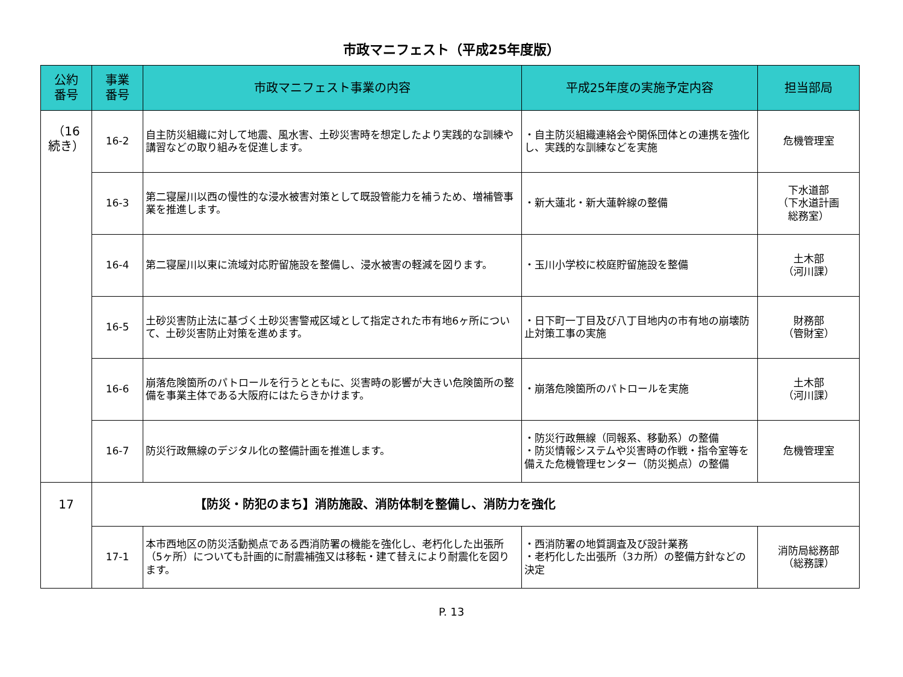市政マニフェスト（平成25年度版）
| 公約 番号 | 事業 番号 | 市政マニフェスト事業の内容 | 平成25年度の実施予定内容 | 担当部局 |
| --- | --- | --- | --- | --- |
| （16 続き） | 16-2 | 自主防災組織に対して地震、風水害、土砂災害時を想定したより実践的な訓練や講習などの取り組みを促進します。 | ・自主防災組織連絡会や関係団体との連携を強化し、実践的な訓練などを実施 | 危機管理室 |
| | 16-3 | 第二寝屋川以西の慢性的な浸水被害対策として既設管能力を補うため、増補管事業を推進します。 | ・新大蓮北・新大蓮幹線の整備 | 下水道部 （下水道計画 総務室） |
| | 16-4 | 第二寝屋川以東に流域対応貯留施設を整備し、浸水被害の軽減を図ります。 | ・玉川小学校に校庭貯留施設を整備 | 土木部 （河川課） |
| | 16-5 | 土砂災害防止法に基づく土砂災害警戒区域として指定された市有地6ヶ所について、土砂災害防止対策を進めます。 | ・日下町一丁目及び八丁目地内の市有地の崩壊防止対策工事の実施 | 財務部 （管財室） |
| | 16-6 | 崩落危険箇所のパトロールを行うとともに、災害時の影響が大きい危険箇所の整備を事業主体である大阪府にはたらきかけます。 | ・崩落危険箇所のパトロールを実施 | 土木部 （河川課） |
| | 16-7 | 防災行政無線のデジタル化の整備計画を推進します。 | ・防災行政無線（同報系、移動系）の整備 ・防災情報システムや災害時の作戦・指令室等を備えた危機管理センター（防災拠点）の整備 | 危機管理室 |
| 17 | 【防災・防犯のまち】消防施設、消防体制を整備し、消防力を強化 | | | |
| | 17-1 | 本市西地区の防災活動拠点である西消防署の機能を強化し、老朽化した出張所（5ヶ所）についても計画的に耐震補強又は移転・建て替えにより耐震化を図ります。 | ・西消防署の地質調査及び設計業務 ・老朽化した出張所（3カ所）の整備方針などの決定 | 消防局総務部 （総務課） |
P. 13